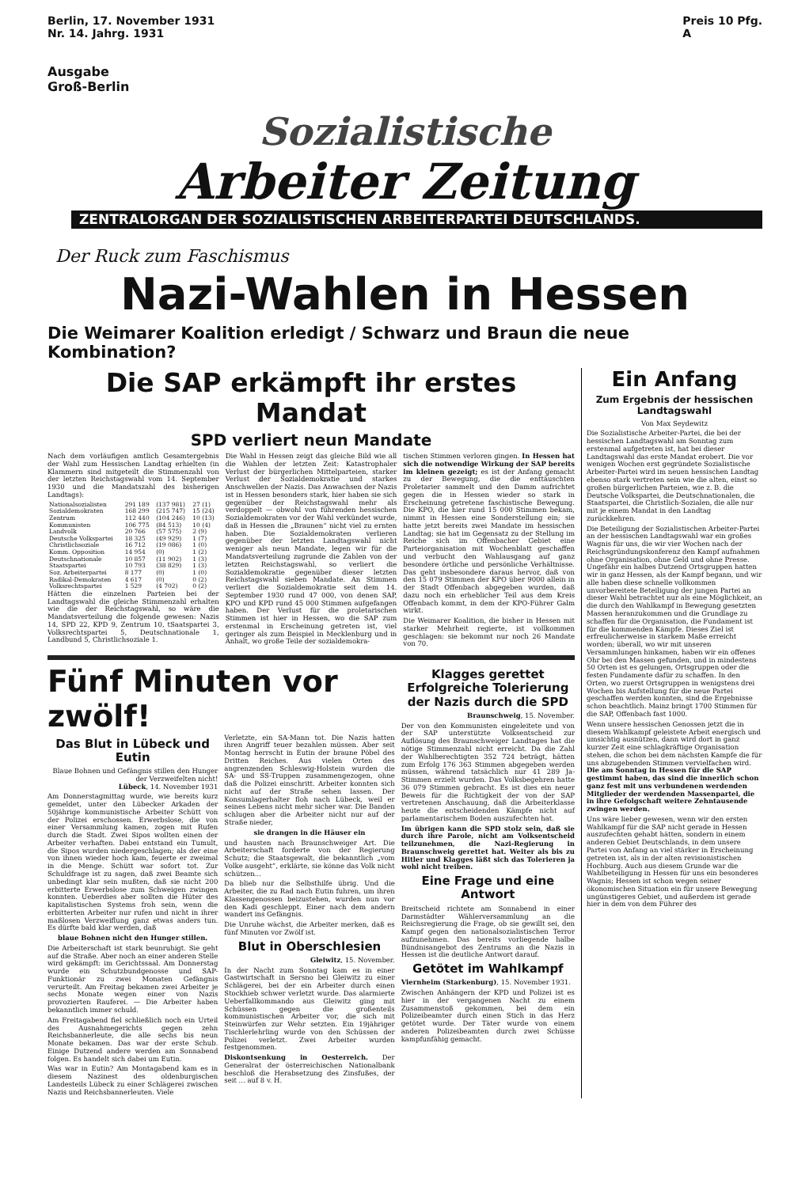Berlin, 17. November 1931
Nr. 14. Jahrg. 1931
Ausgabe
Groß-Berlin
Preis 10 Pfg.
A
Sozialistische
Arbeiter Zeitung
ZENTRALORGAN DER SOZIALISTISCHEN ARBEITERPARTEI DEUTSCHLANDS.
Der Ruck zum Faschismus
Nazi-Wahlen in Hessen
Die Weimarer Koalition erledigt / Schwarz und Braun die neue Kombination?
Die SAP erkämpft ihr erstes Mandat
SPD verliert neun Mandate
Nach dem vorläufigen amtlich Gesamtergebnis der Wahl zum Hessischen Landtag erhielten (in Klammern sind mitgeteilt die Stimmenzahl von der letzten Reichstagswahl vom 14. September 1930 und die Mandatszahl des bisherigen Landtags):
| Nationalsozialisten | 291 189 | (137 981) | 27 (1) |
| Sozialdemokraten | 168 299 | (215 747) | 15 (24) |
| Zentrum | 112 440 | (104 246) | 10 (13) |
| Kommunisten | 106 775 | (84 513) | 10 (4) |
| Landvolk | 20 766 | (57 575) | 2 (9) |
| Deutsche Volkspartei | 18 325 | (49 929) | 1 (7) |
| Christlichsoziale | 16 712 | (19 086) | 1 (0) |
| Komm. Opposition | 14 954 | (0) | 1 (2) |
| Deutschnationale | 10 857 | (11 902) | 1 (3) |
| Staatspartei | 10 793 | (38 829) | 1 (3) |
| Soz. Arbeiterpartei | 8 177 | (0) | 1 (0) |
| Radikal-Demokraten | 4 617 | (0) | 0 (2) |
| Volksrechtspartei | 1 529 | (4 702) | 0 (2) |
Hätten die einzelnen Parteien bei der Landtagswahl die gleiche Stimmenzahl erhalten wie die der Reichstagswahl, so wäre die Mandatsverteilung die folgende gewesen: Nazis 14, SPD 22, KPD 9, Zentrum 10, tSaatspartei 3, Volksrechtspartei 5, Deutschnationale 1, Landbund 5, Christlichsoziale 1.
Die Wahl in Hessen zeigt das gleiche Bild wie all die Wahlen der letzten Zeit: Katastrophaler Verlust der bürgerlichen Mittelparteien, starker Verlust der Sozialdemokratie und starkes Anschwellen der Nazis. Das Anwachsen der Nazis ist in Hessen besonders stark, hier haben sie sich gegenüber der Reichstagswahl mehr als verdoppelt — obwohl von führenden hessischen Sozialdemokraten vor der Wahl verkündet wurde, daß in Hessen die „Braunen“ nicht viel zu ernten haben. Die Sozialdemokraten verlieren gegenüber der letzten Landtagswahl nicht weniger als neun Mandate, legen wir für die Mandatsverteilung zugrunde die Zahlen von der letzten Reichstagswahl, so verliert die Sozialdemokratie gegenüber dieser letzten Reichstagswahl sieben Mandate. An Stimmen verliert die Sozialdemokratie seit dem 14. September 1930 rund 47 000, von denen SAP, KPO und KPD rund 45 000 Stimmen aufgefangen haben. Der Verlust für die proletarischen Stimmen ist hier in Hessen, wo die SAP zum erstenmal in Erscheinung getreten ist, viel geringer als zum Beispiel in Mecklenburg und in Anhalt, wo große Teile der sozialdemokra-
tischen Stimmen verloren gingen. In Hessen hat sich die notwendige Wirkung der SAP bereits im kleinen gezeigt; es ist der Anfang gemacht zu der Bewegung, die die enttäuschten Proletarier sammelt und den Damm aufrichtet gegen die in Hessen wieder so stark in Erscheinung getretene faschistische Bewegung. Die KPO, die hier rund 15 000 Stimmen bekam, nimmt in Hessen eine Sonderstellung ein; sie hatte jetzt bereits zwei Mandate im hessischen Landtag; sie hat im Gegensatz zu der Stellung im Reiche sich im Offenbacher Gebiet eine Parteiorganisation mit Wochenblatt geschaffen und verbucht den Wahlausgang auf ganz besondere örtliche und persönliche Verhältnisse. Das geht insbesondere daraus hervor, daß von den 15 079 Stimmen der KPO über 9000 allein in der Stadt Offenbach abgegeben wurden, daß dazu noch ein erheblicher Teil aus dem Kreis Offenbach kommt, in dem der KPO-Führer Galm wirkt.
Die Weimarer Koalition, die bisher in Hessen mit starker Mehrheit regierte, ist vollkommen geschlagen: sie bekommt nur noch 26 Mandate von 70.
Fünf Minuten vor zwölf!
Das Blut in Lübeck und Eutin
Blaue Bohnen und Gefängnis stillen den Hunger der Verzweifelten nicht!
Lübeck, 14. November 1931
Am Donnerstagmittag wurde, wie bereits kurz gemeldet, unter den Lübecker Arkaden der 50jährige kommunistische Arbeiter Schütt von der Polizei erschossen. Erwerbslose, die von einer Versammlung kamen, zogen mit Rufen durch die Stadt. Zwei Sipos wollten einen der Arbeiter verhaften. Dabei entstand ein Tumult, die Sipos wurden niedergeschlagen; als der eine von ihnen wieder hoch kam, feuerte er zweimal in die Menge. Schütt war sofort tot. Zur Schuldfrage ist zu sagen, daß zwei Beamte sich unbedingt klar sein mußten, daß sie nicht 200 erbitterte Erwerbslose zum Schweigen zwingen konnten. Ueberdies aber sollten die Hüter des kapitalistischen Systems froh sein, wenn die erbitterten Arbeiter nur rufen und nicht in ihrer maßlosen Verzweiflung ganz etwas anders tun. Es dürfte bald klar werden, daß
blaue Bohnen nicht den Hunger stillen.
Die Arbeiterschaft ist stark beunruhigt. Sie geht auf die Straße. Aber noch an einer anderen Stelle wird gekämpft: im Gerichtssaal. Am Donnerstag wurde ein Schutzbundgenosse und SAP-Funktionär zu zwei Monaten Gefängnis verurteilt. Am Freitag bekamen zwei Arbeiter je sechs Monate wegen einer von Nazis provozierten Rauferei. — Die Arbeiter haben bekanntlich immer schuld.
Am Freitagabend fiel schließlich noch ein Urteil des Ausnahmegerichts gegen zehn Reichsbannerleute, die alle sechs bis neun Monate bekamen. Das war der erste Schub. Einige Dutzend andere werden am Sonnabend folgen. Es handelt sich dabei um Eutin.
Was war in Eutin? Am Montagabend kam es in diesem Nazinest des oldenburgischen Landesteils Lübeck zu einer Schlägerei zwischen Nazis und Reichsbannerleuten. Viele
Verletzte, ein SA-Mann tot. Die Nazis hatten ihren Angriff teuer bezahlen müssen. Aber seit Montag herrscht in Eutin der braune Pöbel des Dritten Reiches. Aus vielen Orten des angrenzenden Schleswig-Holstein wurden die SA- und SS-Truppen zusammengezogen, ohne daß die Polizei einschritt. Arbeiter konnten sich nicht auf der Straße sehen lassen. Der Konsumlagerhalter floh nach Lübeck, weil er seines Lebens nicht mehr sicher war. Die Banden schlugen aber die Arbeiter nicht nur auf der Straße nieder,
sie drangen in die Häuser ein
und hausten nach Braunschweiger Art. Die Arbeiterschaft forderte von der Regierung Schutz; die Staatsgewalt, die bekanntlich „vom Volke ausgeht“, erklärte, sie könne das Volk nicht schützen...
Da blieb nur die Selbsthilfe übrig. Und die Arbeiter, die zu Rad nach Eutin fuhren, um ihren Klassengenossen beizustehen, wurden nun vor den Kadi geschleppt. Einer nach dem andern wandert ins Gefängnis.
Die Unruhe wächst, die Arbeiter merken, daß es fünf Minuten vor Zwölf ist.
Blut in Oberschlesien
Gleiwitz, 15. November.
In der Nacht zum Sonntag kam es in einer Gastwirtschaft in Sersno bei Gleiwitz zu einer Schlägerei, bei der ein Arbeiter durch einen Stockhieb schwer verletzt wurde. Das alarmierte Ueberfallkommando aus Gleiwitz ging mit Schüssen gegen die großenteils kommunistischen Arbeiter vor, die sich mit Steinwürfen zur Wehr setzten. Ein 19jähriger Tischlerlehrling wurde von den Schüssen der Polizei verletzt. Zwei Arbeiter wurden festgenommen.
Diskontsenkung in Oesterreich. Der Generalrat der österreichischen Nationalbank beschloß die Herabsetzung des Zinsfußes, der seit ... auf 8 v. H.
Klagges gerettet
Erfolgreiche Tolerierung der Nazis durch die SPD
Braunschweig, 15. November.
Der von den Kommunisten eingeleitete und von der SAP unterstützte Volksentscheid zur Auflösung des Braunschweiger Landtages hat die nötige Stimmenzahl nicht erreicht. Da die Zahl der Wahlberechtigten 352 724 beträgt, hätten zum Erfolg 176 363 Stimmen abgegeben werden müssen, während tatsächlich nur 41 289 Ja-Stimmen erzielt wurden. Das Volksbegehren hatte 36 079 Stimmen gebracht. Es ist dies ein neuer Beweis für die Richtigkeit der von der SAP vertretenen Anschauung, daß die Arbeiterklasse heute die entscheidenden Kämpfe nicht auf parlamentarischem Boden auszufechten hat.
Im übrigen kann die SPD stolz sein, daß sie durch ihre Parole, nicht am Volksentscheid teilzunehmen, die Nazi-Regierung in Braunschweig gerettet hat. Weiter als bis zu Hitler und Klagges läßt sich das Tolerieren ja wohl nicht treiben.
Eine Frage und eine Antwort
Breitscheid richtete am Sonnabend in einer Darmstädter Wählerversammlung an die Reichsregierung die Frage, ob sie gewillt sei, den Kampf gegen den nationalsozialistischen Terror aufzunehmen. Das bereits vorliegende halbe Bündnisangebot des Zentrums an die Nazis in Hessen ist die deutliche Antwort darauf.
Getötet im Wahlkampf
Viernheim (Starkenburg), 15. November 1931.
Zwischen Anhängern der KPD und Polizei ist es hier in der vergangenen Nacht zu einem Zusammenstoß gekommen, bei dem ein Polizeibeamter durch einen Stich in das Herz getötet wurde. Der Täter wurde von einem anderen Polizeibeamten durch zwei Schüsse kampfunfähig gemacht.
Ein Anfang
Zum Ergebnis der hessischen Landtagswahl
Von Max Seydewitz
Die Sozialistische Arbeiter-Partei, die bei der hessischen Landtagswahl am Sonntag zum erstenmal aufgetreten ist, hat bei dieser Landtagswahl das erste Mandat erobert. Die vor wenigen Wochen erst gegründete Sozialistische Arbeiter-Partei wird im neuen hessischen Landtag ebenso stark vertreten sein wie die alten, einst so großen bürgerlichen Parteien, wie z. B. die Deutsche Volkspartei, die Deutschnationalen, die Staatspartei, die Christlich-Sozialen, die alle nur mit je einem Mandat in den Landtag zurückkehren.
Die Beteiligung der Sozialistischen Arbeiter-Partei an der hessischen Landtagswahl war ein großes Wagnis für uns, die wir vier Wochen nach der Reichsgründungskonferenz den Kampf aufnahmen ohne Organisation, ohne Geld und ohne Presse. Ungefähr ein halbes Dutzend Ortsgruppen hatten wir in ganz Hessen, als der Kampf begann, und wir alle haben diese schnelle vollkommen unvorbereitete Beteiligung der jungen Partei an dieser Wahl betrachtet nur als eine Möglichkeit, an die durch den Wahlkampf in Bewegung gesetzten Massen heranzukommen und die Grundlage zu schaffen für die Organisation, die Fundament ist für die kommenden Kämpfe. Dieses Ziel ist erfreulicherweise in starkem Maße erreicht worden; überall, wo wir mit unseren Versammlungen hinkamen, haben wir ein offenes Ohr bei den Massen gefunden, und in mindestens 50 Orten ist es gelungen, Ortsgruppen oder die festen Fundamente dafür zu schaffen. In den Orten, wo zuerst Ortsgruppen in wenigstens drei Wochen bis Aufstellung für die neue Partei geschaffen werden konnten, sind die Ergebnisse schon beachtlich. Mainz bringt 1700 Stimmen für die SAP, Offenbach fast 1000.
Wenn unsere hessischen Genossen jetzt die in diesem Wahlkampf geleistete Arbeit energisch und umsichtig ausnützen, dann wird dort in ganz kurzer Zeit eine schlagkräftige Organisation stehen, die schon bei dem nächsten Kampfe die für uns abzugebenden Stimmen vervielfachen wird. Die am Sonntag in Hessen für die SAP gestimmt haben, das sind die innerlich schon ganz fest mit uns verbundenen werdenden Mitglieder der werdenden Massenpartei, die in ihre Gefolgschaft weitere Zehntausende zwingen werden.
Uns wäre lieber gewesen, wenn wir den ersten Wahlkampf für die SAP nicht gerade in Hessen auszufechten gehabt hätten, sondern in einem anderen Gebiet Deutschlands, in dem unsere Partei von Anfang an viel stärker in Erscheinung getreten ist, als in der alten revisionistischen Hochburg. Auch aus diesem Grunde war die Wahlbeteiligung in Hessen für uns ein besonderes Wagnis; Hessen ist schon wegen seiner ökonomischen Situation ein für unsere Bewegung ungünstigeres Gebiet, und außerdem ist gerade hier in dem von dem Führer des